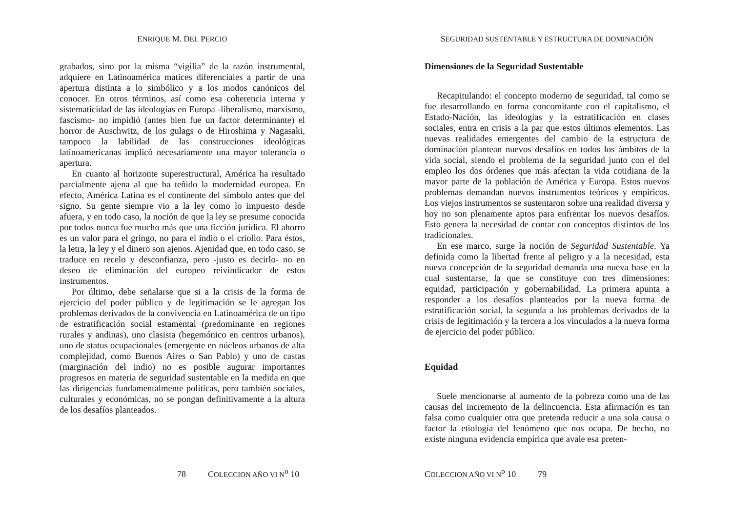ENRIQUE M. DEL PERCIO
grabados, sino por la misma “vigilia” de la razón instrumental, adquiere en Latinoamérica matices diferenciales a partir de una apertura distinta a lo simbólico y a los modos canónicos del conocer. En otros términos, así como esa coherencia interna y sistematicidad de las ideologías en Europa -liberalismo, marxismo, fascismo- no impidió (antes bien fue un factor determinante) el horror de Auschwitz, de los gulags o de Hiroshima y Nagasaki, tampoco la labilidad de las construcciones ideológicas latinoamericanas implicó necesariamente una mayor tolerancia o apertura.
En cuanto al horizonte superestructural, América ha resultado parcialmente ajena al que ha teñido la modernidad europea. En efecto, América Latina es el continente del símbolo antes que del signo. Su gente siempre vio a la ley como lo impuesto desde afuera, y en todo caso, la noción de que la ley se presume conocida por todos nunca fue mucho más que una ficción jurídica. El ahorro es un valor para el gringo, no para el indio o el criollo. Para éstos, la letra, la ley y el dinero son ajenos. Ajenidad que, en todo caso, se traduce en recelo y desconfianza, pero -justo es decirlo- no en deseo de eliminación del europeo reivindicador de estos instrumentos.
Por último, debe señalarse que si a la crisis de la forma de ejercicio del poder público y de legitimación se le agregan los problemas derivados de la convivencia en Latinoamérica de un tipo de estratificación social estamental (predominante en regiones rurales y andinas), uno clasista (hegemónico en centros urbanos), uno de status ocupacionales (emergente en núcleos urbanos de alta complejidad, como Buenos Aires o San Pablo) y uno de castas (marginación del indio) no es posible augurar importantes progresos en materia de seguridad sustentable en la medida en que las dirigencias fundamentalmente políticas, pero también sociales, culturales y económicas, no se pongan definitivamente a la altura de los desafíos planteados.
78 COLECCION AÑO VI N<sup>o</sup> 10
SEGURIDAD SUSTENTABLE Y ESTRUCTURA DE DOMINACIÓN
Dimensiones de la Seguridad Sustentable
Recapitulando: el concepto moderno de seguridad, tal como se fue desarrollando en forma concomitante con el capitalismo, el Estado-Nación, las ideologías y la estratificación en clases sociales, entra en crisis a la par que estos últimos elementos. Las nuevas realidades emergentes del cambio de la estructura de dominación plantean nuevos desafíos en todos los ámbitos de la vida social, siendo el problema de la seguridad junto con el del empleo los dos órdenes que más afectan la vida cotidiana de la mayor parte de la población de América y Europa. Estos nuevos problemas demandan nuevos instrumentos teóricos y empíricos. Los viejos instrumentos se sustentaron sobre una realidad diversa y hoy no son plenamente aptos para enfrentar los nuevos desafíos. Esto genera la necesidad de contar con conceptos distintos de los tradicionales.
En ese marco, surge la noción de Seguridad Sustentable. Ya definida como la libertad frente al peligro y a la necesidad, esta nueva concepción de la seguridad demanda una nueva base en la cual sustentarse, la que se constituye con tres dimensiones: equidad, participación y gobernabilidad. La primera apunta a responder a los desafíos planteados por la nueva forma de estratificación social, la segunda a los problemas derivados de la crisis de legitimación y la tercera a los vinculados a la nueva forma de ejercicio del poder público.
Equidad
Suele mencionarse al aumento de la pobreza como una de las causas del incremento de la delincuencia. Esta afirmación es tan falsa como cualquier otra que pretenda reducir a una sola causa o factor la etiología del fenómeno que nos ocupa. De hecho, no existe ninguna evidencia empírica que avale esa preten-
COLECCION AÑO VI N<sup>o</sup> 10 79